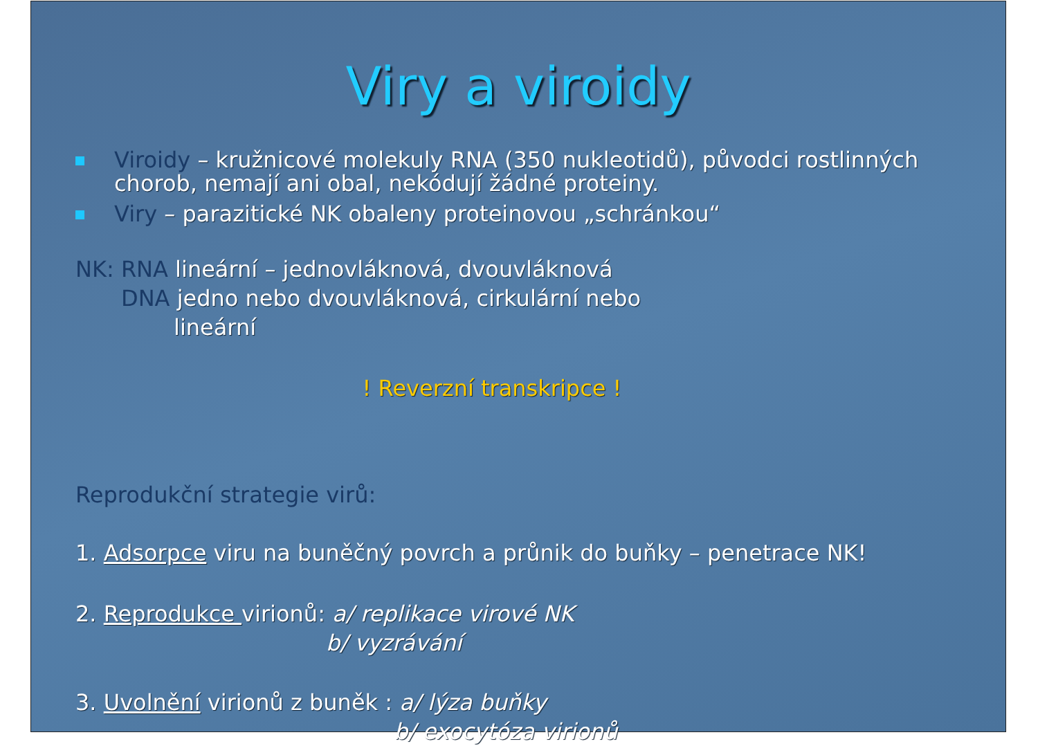Viry a viroidy
Viroidy – kružnicové molekuly RNA (350 nukleotidů), původci rostlinných chorob, nemají ani obal, nekódují žádné proteiny.
Viry – parazitické NK obaleny proteinovou „schránkou“
NK: RNA lineární – jednovláknová, dvouvláknová
DNA jedno nebo dvouvláknová, cirkulární nebo
lineární
! Reverzní transkripce !
Reprodukční strategie virů:
1. Adsorpce viru na buněčný povrch a průnik do buňky – penetrace NK!
2. Reprodukce virionů: a/ replikace virové NK
b/ vyzrávání
3. Uvolnění virionů z buněk : a/ lýza buňky
b/ exocytóza virionů